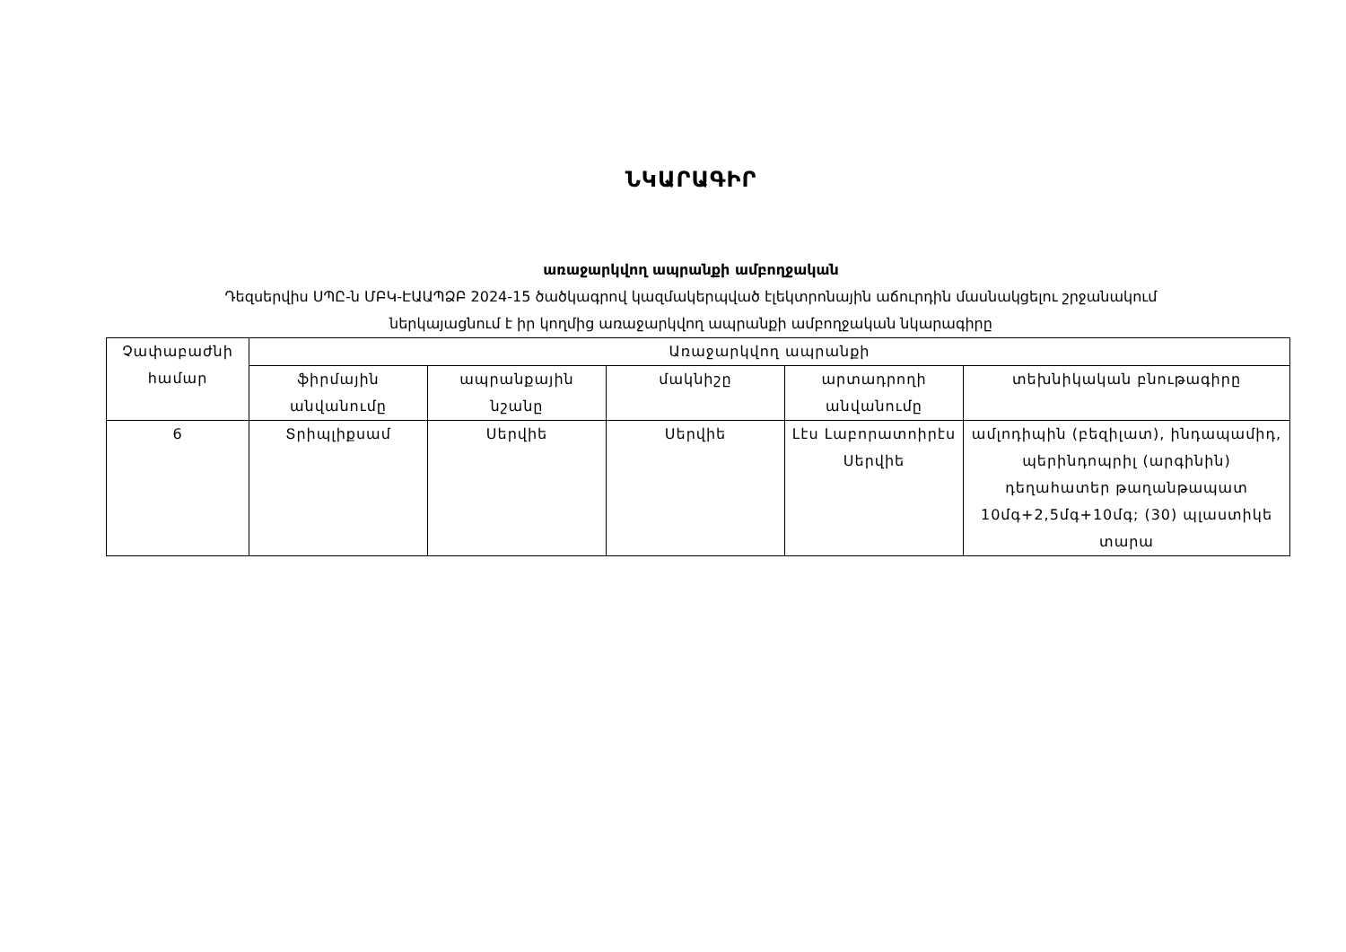ՆԿԱՐԱԳԻՐ
առաջարկվող ապրանքի ամբողջական
Դեզսերվիս ՍՊԸ-ն ՄԲԿ-ԷԱԱՊՁԲ 2024-15 ծածկագրով կազմակերպված էլեկտրոնային աճուրդին մասնակցելու շրջանակում
ներկայացնում է իր կողմից առաջարկվող ապրանքի ամբողջական նկարագիրը
| Չափաբաժնի համար | Առաջարկվող ապրանքի | | | | |
| --- | --- | --- | --- | --- | --- |
| | ֆիրմային անվանումը | ապրանքային նշանը | մակնիշը | արտադրողի անվանումը | տեխնիկական բնութագիրը |
| 6 | Տրիպլիքսամ | Սերվիե | Սերվիե | Լէս Լաբորատոիրէս Սերվիե | ամլոդիպին (բեզիլատ), ինդապամիդ, պերինդոպրիլ (արգինին) դեղահատեր թաղանթապատ 10մգ+2,5մգ+10մգ; (30) պլաստիկե տարա |